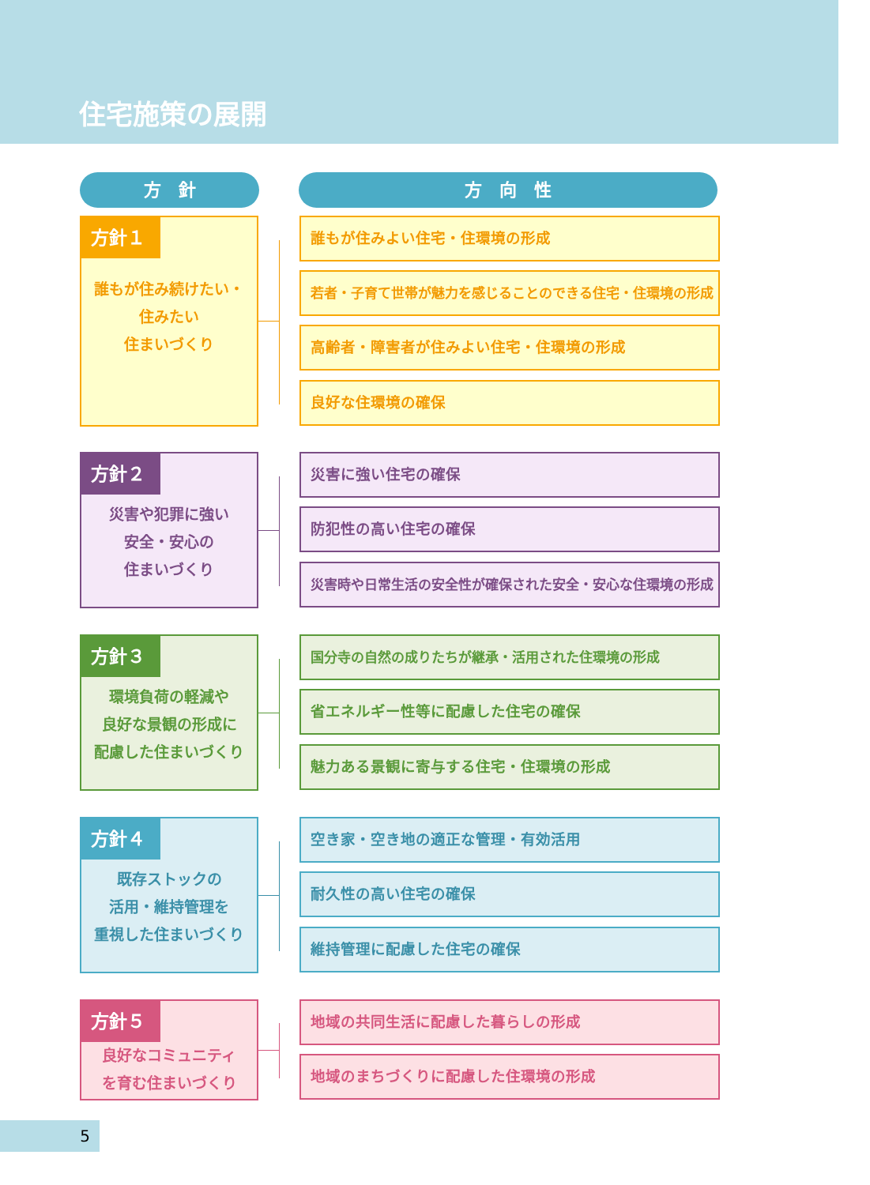住宅施策の展開
方　針 方　向　性
方針１
誰もが住み続けたい・
住みたい
住まいづくり
誰もが住みよい住宅・住環境の形成
若者・子育て世帯が魅力を感じることのできる住宅・住環境の形成
高齢者・障害者が住みよい住宅・住環境の形成
良好な住環境の確保
方針２
災害や犯罪に強い
安全・安心の
住まいづくり
災害に強い住宅の確保
防犯性の高い住宅の確保
災害時や日常生活の安全性が確保された安全・安心な住環境の形成
方針３
環境負荷の軽減や
良好な景観の形成に
配慮した住まいづくり
国分寺の自然の成りたちが継承・活用された住環境の形成
省エネルギー性等に配慮した住宅の確保
魅力ある景観に寄与する住宅・住環境の形成
方針４
既存ストックの
活用・維持管理を
重視した住まいづくり
空き家・空き地の適正な管理・有効活用
耐久性の高い住宅の確保
維持管理に配慮した住宅の確保
方針５
良好なコミュニティ
を育む住まいづくり
地域の共同生活に配慮した暮らしの形成
地域のまちづくりに配慮した住環境の形成
5